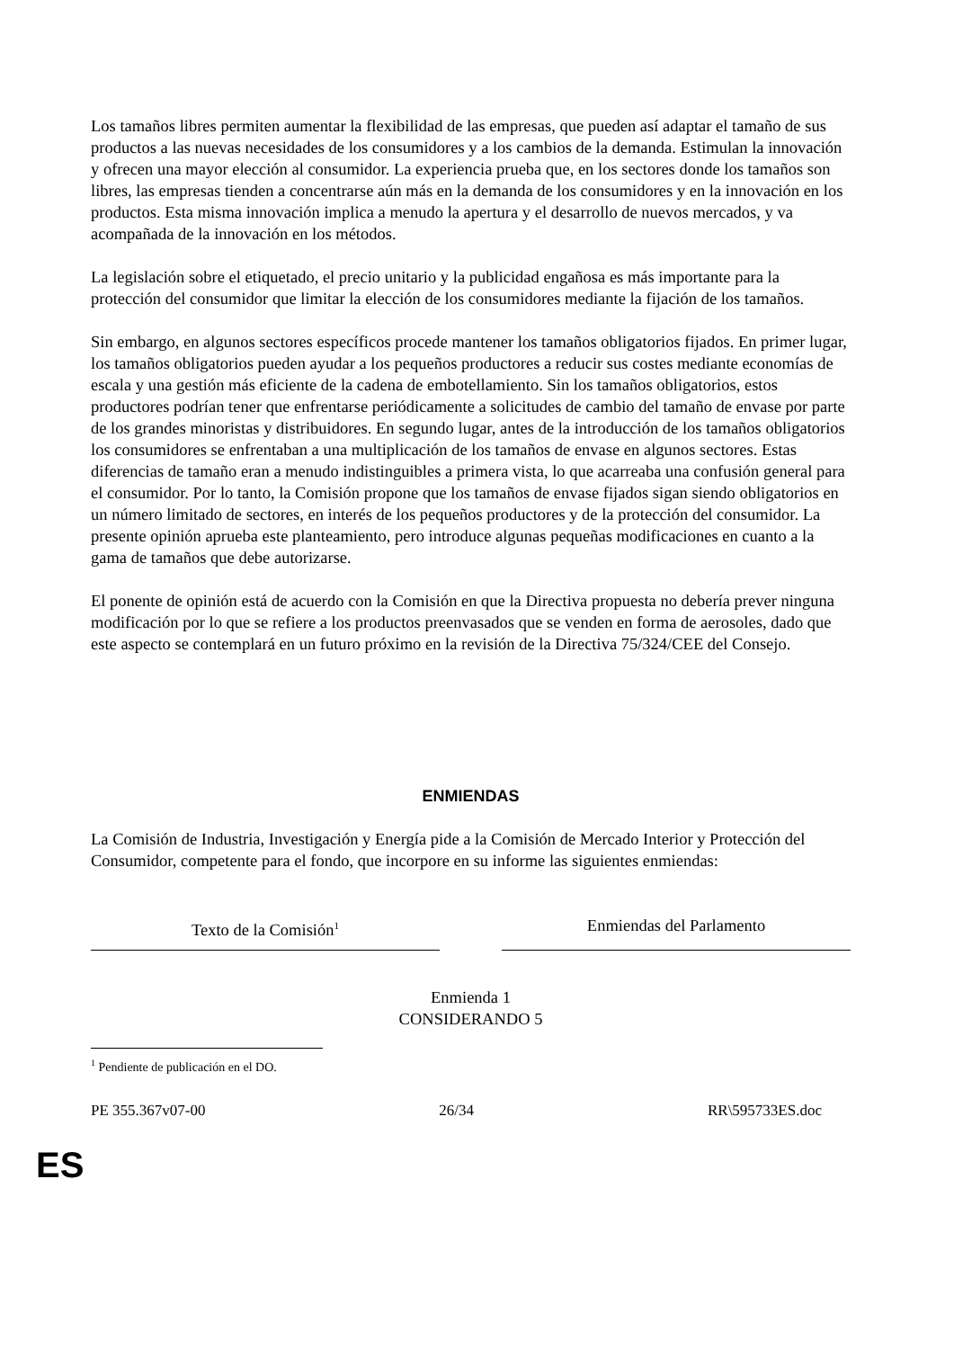Los tamaños libres permiten aumentar la flexibilidad de las empresas, que pueden así adaptar el tamaño de sus productos a las nuevas necesidades de los consumidores y a los cambios de la demanda. Estimulan la innovación y ofrecen una mayor elección al consumidor. La experiencia prueba que, en los sectores donde los tamaños son libres, las empresas tienden a concentrarse aún más en la demanda de los consumidores y en la innovación en los productos. Esta misma innovación implica a menudo la apertura y el desarrollo de nuevos mercados, y va acompañada de la innovación en los métodos.
La legislación sobre el etiquetado, el precio unitario y la publicidad engañosa es más importante para la protección del consumidor que limitar la elección de los consumidores mediante la fijación de los tamaños.
Sin embargo, en algunos sectores específicos procede mantener los tamaños obligatorios fijados. En primer lugar, los tamaños obligatorios pueden ayudar a los pequeños productores a reducir sus costes mediante economías de escala y una gestión más eficiente de la cadena de embotellamiento. Sin los tamaños obligatorios, estos productores podrían tener que enfrentarse periódicamente a solicitudes de cambio del tamaño de envase por parte de los grandes minoristas y distribuidores. En segundo lugar, antes de la introducción de los tamaños obligatorios los consumidores se enfrentaban a una multiplicación de los tamaños de envase en algunos sectores. Estas diferencias de tamaño eran a menudo indistinguibles a primera vista, lo que acarreaba una confusión general para el consumidor. Por lo tanto, la Comisión propone que los tamaños de envase fijados sigan siendo obligatorios en un número limitado de sectores, en interés de los pequeños productores y de la protección del consumidor. La presente opinión aprueba este planteamiento, pero introduce algunas pequeñas modificaciones en cuanto a la gama de tamaños que debe autorizarse.
El ponente de opinión está de acuerdo con la Comisión en que la Directiva propuesta no debería prever ninguna modificación por lo que se refiere a los productos preenvasados que se venden en forma de aerosoles, dado que este aspecto se contemplará en un futuro próximo en la revisión de la Directiva 75/324/CEE del Consejo.
ENMIENDAS
La Comisión de Industria, Investigación y Energía pide a la Comisión de Mercado Interior y Protección del Consumidor, competente para el fondo, que incorpore en su informe las siguientes enmiendas:
Texto de la Comisión<sup>1</sup>
Enmiendas del Parlamento
Enmienda 1
CONSIDERANDO 5
<sup>1</sup> Pendiente de publicación en el DO.
PE 355.367v07-00 26/34 RR\595733ES.doc
ES